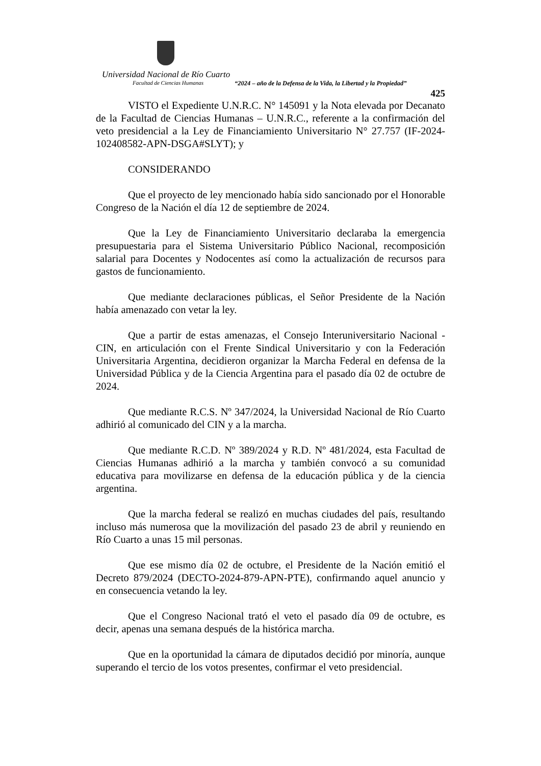Universidad Nacional de Río Cuarto
Facultad de Ciencias Humanas “2024 – año de la Defensa de la Vida, la Libertad y la Propiedad”
425
VISTO el Expediente U.N.R.C. N° 145091 y la Nota elevada por Decanato de la Facultad de Ciencias Humanas – U.N.R.C., referente a la confirmación del veto presidencial a la Ley de Financiamiento Universitario N° 27.757 (IF-2024-102408582-APN-DSGA#SLYT); y
CONSIDERANDO
Que el proyecto de ley mencionado había sido sancionado por el Honorable Congreso de la Nación el día 12 de septiembre de 2024.
Que la Ley de Financiamiento Universitario declaraba la emergencia presupuestaria para el Sistema Universitario Público Nacional, recomposición salarial para Docentes y Nodocentes así como la actualización de recursos para gastos de funcionamiento.
Que mediante declaraciones públicas, el Señor Presidente de la Nación había amenazado con vetar la ley.
Que a partir de estas amenazas, el Consejo Interuniversitario Nacional - CIN, en articulación con el Frente Sindical Universitario y con la Federación Universitaria Argentina, decidieron organizar la Marcha Federal en defensa de la Universidad Pública y de la Ciencia Argentina para el pasado día 02 de octubre de 2024.
Que mediante R.C.S. Nº 347/2024, la Universidad Nacional de Río Cuarto adhirió al comunicado del CIN y a la marcha.
Que mediante R.C.D. Nº 389/2024 y R.D. Nº 481/2024, esta Facultad de Ciencias Humanas adhirió a la marcha y también convocó a su comunidad educativa para movilizarse en defensa de la educación pública y de la ciencia argentina.
Que la marcha federal se realizó en muchas ciudades del país, resultando incluso más numerosa que la movilización del pasado 23 de abril y reuniendo en Río Cuarto a unas 15 mil personas.
Que ese mismo día 02 de octubre, el Presidente de la Nación emitió el Decreto 879/2024 (DECTO-2024-879-APN-PTE), confirmando aquel anuncio y en consecuencia vetando la ley.
Que el Congreso Nacional trató el veto el pasado día 09 de octubre, es decir, apenas una semana después de la histórica marcha.
Que en la oportunidad la cámara de diputados decidió por minoría, aunque superando el tercio de los votos presentes, confirmar el veto presidencial.